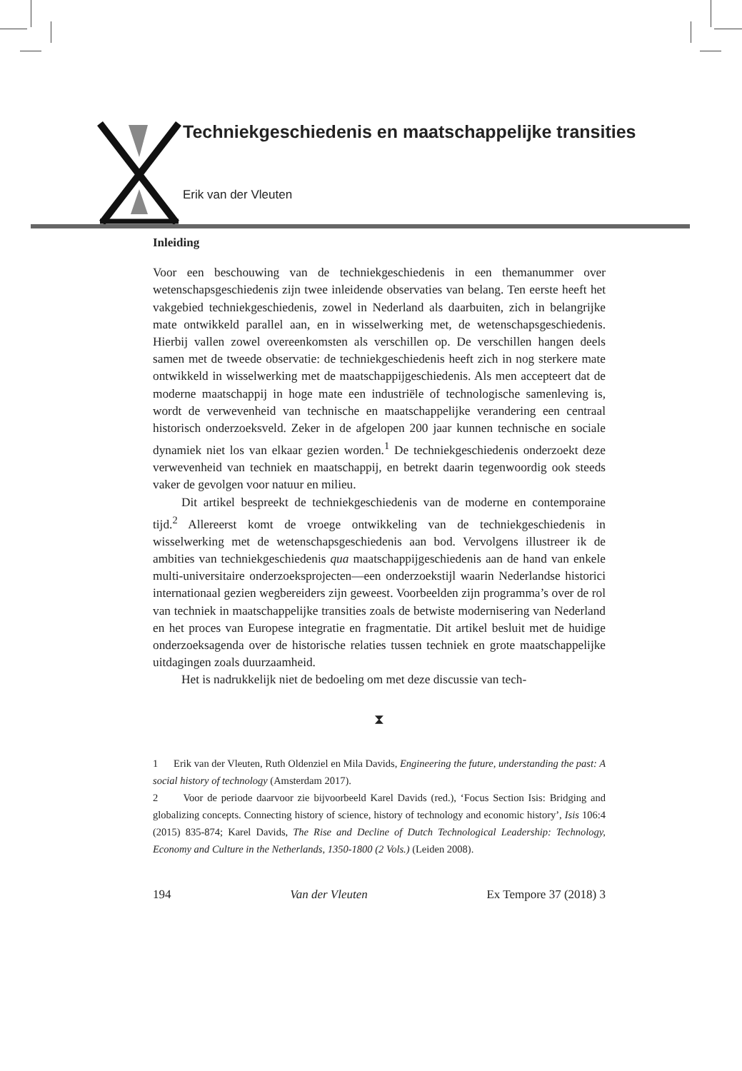Techniekgeschiedenis en maatschappelijke transities
Erik van der Vleuten
Inleiding
Voor een beschouwing van de techniekgeschiedenis in een themanummer over wetenschapsgeschiedenis zijn twee inleidende observaties van belang. Ten eerste heeft het vakgebied techniekgeschiedenis, zowel in Nederland als daar­buiten, zich in belangrijke mate ontwikkeld parallel aan, en in wisselwerking met, de wetenschapsgeschiedenis. Hierbij vallen zowel overeenkomsten als verschillen op. De verschillen hangen deels samen met de tweede observatie: de techniekgeschiedenis heeft zich in nog sterkere mate ontwikkeld in wissel­werking met de maatschappijgeschiedenis. Als men accepteert dat de moder­ne maatschappij in hoge mate een industriële of technologische samenleving is, wordt de verwevenheid van technische en maatschappelijke verandering een centraal historisch onderzoeksveld. Zeker in de afgelopen 200 jaar kunnen technische en sociale dynamiek niet los van elkaar gezien worden.<sup>1</sup> De tech­niekgeschiedenis onderzoekt deze verwevenheid van techniek en maatschap­pij, en betrekt daarin tegenwoordig ook steeds vaker de gevolgen voor natuur en milieu.
Dit artikel bespreekt de techniekgeschiedenis van de moderne en contem­poraine tijd.<sup>2</sup> Allereerst komt de vroege ontwikkeling van de techniekgeschie­denis in wisselwerking met de wetenschapsgeschiedenis aan bod. Vervolgens illustreer ik de ambities van techniekgeschiedenis qua maatschappijgeschie­denis aan de hand van enkele multi-universitaire onderzoeksprojecten—een onderzoekstijl waarin Nederlandse historici internationaal gezien wegberei­ders zijn geweest. Voorbeelden zijn programma’s over de rol van techniek in maatschappelijke transities zoals de betwiste modernisering van Nederland en het proces van Europese integratie en fragmentatie. Dit artikel besluit met de huidige onderzoeksagenda over de historische relaties tussen techniek en grote maatschappelijke uitdagingen zoals duurzaamheid.
Het is nadrukkelijk niet de bedoeling om met deze discussie van tech-
⧗
1 Erik van der Vleuten, Ruth Oldenziel en Mila Davids, Engineering the future, under­standing the past: A social history of technology (Amsterdam 2017).
2 Voor de periode daarvoor zie bijvoorbeeld Karel Davids (red.), ‘Focus Section Isis: Bridging and globalizing concepts. Connecting history of science, history of technology and economic history’, Isis 106:4 (2015) 835-874; Karel Davids, The Rise and Decline of Dutch Technological Leadership: Technology, Economy and Culture in the Netherlands, 1350-1800 (2 Vols.) (Leiden 2008).
194 Van der Vleuten Ex Tempore 37 (2018) 3